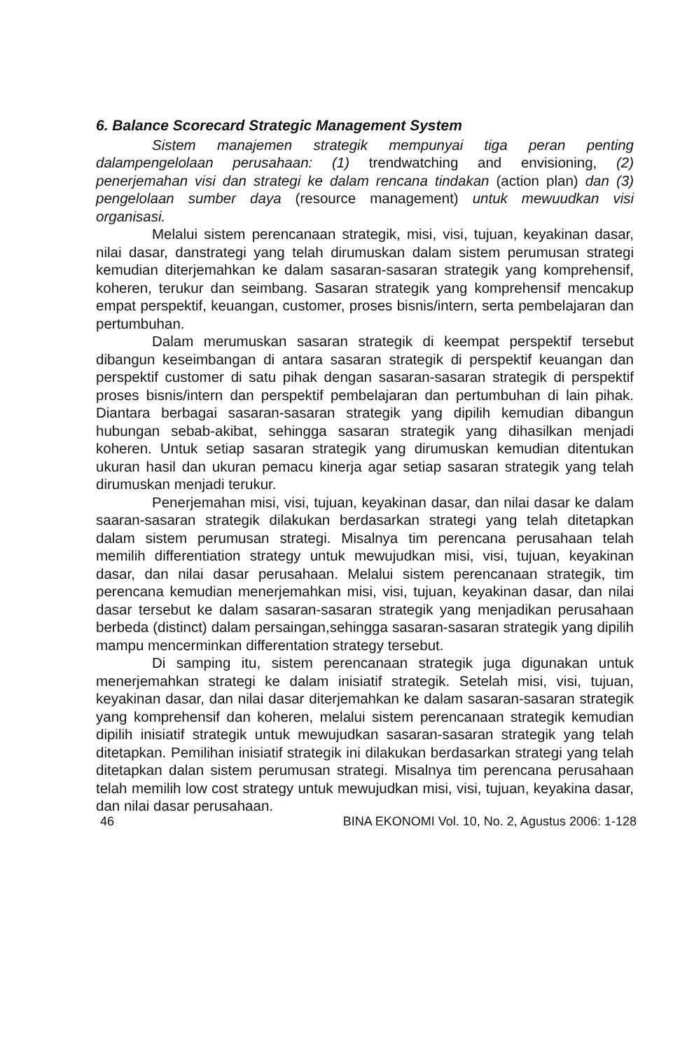6. Balance Scorecard Strategic Management System
Sistem manajemen strategik mempunyai tiga peran penting dalampengelolaan perusahaan: (1) trendwatching and envisioning, (2) penerjemahan visi dan strategi ke dalam rencana tindakan (action plan) dan (3) pengelolaan sumber daya (resource management) untuk mewuudkan visi organisasi.
Melalui sistem perencanaan strategik, misi, visi, tujuan, keyakinan dasar, nilai dasar, danstrategi yang telah dirumuskan dalam sistem perumusan strategi kemudian diterjemahkan ke dalam sasaran-sasaran strategik yang komprehensif, koheren, terukur dan seimbang. Sasaran strategik yang komprehensif mencakup empat perspektif, keuangan, customer, proses bisnis/intern, serta pembelajaran dan pertumbuhan.
Dalam merumuskan sasaran strategik di keempat perspektif tersebut dibangun keseimbangan di antara sasaran strategik di perspektif keuangan dan perspektif customer di satu pihak dengan sasaran-sasaran strategik di perspektif proses bisnis/intern dan perspektif pembelajaran dan pertumbuhan di lain pihak. Diantara berbagai sasaran-sasaran strategik yang dipilih kemudian dibangun hubungan sebab-akibat, sehingga sasaran strategik yang dihasilkan menjadi koheren. Untuk setiap sasaran strategik yang dirumuskan kemudian ditentukan ukuran hasil dan ukuran pemacu kinerja agar setiap sasaran strategik yang telah dirumuskan menjadi terukur.
Penerjemahan misi, visi, tujuan, keyakinan dasar, dan nilai dasar ke dalam saaran-sasaran strategik dilakukan berdasarkan strategi yang telah ditetapkan dalam sistem perumusan strategi. Misalnya tim perencana perusahaan telah memilih differentiation strategy untuk mewujudkan misi, visi, tujuan, keyakinan dasar, dan nilai dasar perusahaan. Melalui sistem perencanaan strategik, tim perencana kemudian menerjemahkan misi, visi, tujuan, keyakinan dasar, dan nilai dasar tersebut ke dalam sasaran-sasaran strategik yang menjadikan perusahaan berbeda (distinct) dalam persaingan,sehingga sasaran-sasaran strategik yang dipilih mampu mencerminkan differentation strategy tersebut.
Di samping itu, sistem perencanaan strategik juga digunakan untuk menerjemahkan strategi ke dalam inisiatif strategik. Setelah misi, visi, tujuan, keyakinan dasar, dan nilai dasar diterjemahkan ke dalam sasaran-sasaran strategik yang komprehensif dan koheren, melalui sistem perencanaan strategik kemudian dipilih inisiatif strategik untuk mewujudkan sasaran-sasaran strategik yang telah ditetapkan. Pemilihan inisiatif strategik ini dilakukan berdasarkan strategi yang telah ditetapkan dalan sistem perumusan strategi. Misalnya tim perencana perusahaan telah memilih low cost strategy untuk mewujudkan misi, visi, tujuan, keyakina dasar, dan nilai dasar perusahaan.
46 BINA EKONOMI Vol. 10, No. 2, Agustus 2006: 1-128